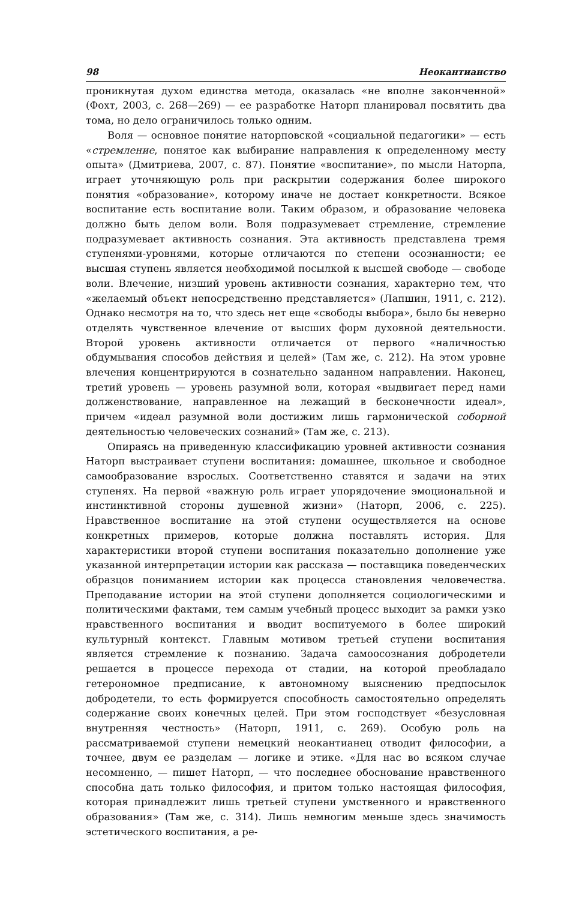98 Неокантианство
проникнутая духом единства метода, оказалась «не вполне законченной» (Фохт, 2003, с. 268—269) — ее разработке Наторп планировал посвятить два тома, но дело ограничилось только одним.
Воля — основное понятие наторповской «социальной педагогики» — есть «стремление, понятое как выбирание направления к определенному месту опыта» (Дмитриева, 2007, с. 87). Понятие «воспитание», по мысли Наторпа, играет уточняющую роль при раскрытии содержания более широкого понятия «образование», которому иначе не достает конкретности. Всякое воспитание есть воспитание воли. Таким образом, и образование человека должно быть делом воли. Воля подразумевает стремление, стремление подразумевает активность сознания. Эта активность представлена тремя ступенями-уровнями, которые отличаются по степени осознанности; ее высшая ступень является необходимой посылкой к высшей свободе — свободе воли. Влечение, низший уровень активности сознания, характерно тем, что «желаемый объект непосредственно представляется» (Лапшин, 1911, с. 212). Однако несмотря на то, что здесь нет еще «свободы выбора», было бы неверно отделять чувственное влечение от высших форм духовной деятельности. Второй уровень активности отличается от первого «наличностью обдумывания способов действия и целей» (Там же, с. 212). На этом уровне влечения концентрируются в сознательно заданном направлении. Наконец, третий уровень — уровень разумной воли, которая «выдвигает перед нами долженствование, направленное на лежащий в бесконечности идеал», причем «идеал разумной воли достижим лишь гармонической соборной деятельностью человеческих сознаний» (Там же, с. 213).
Опираясь на приведенную классификацию уровней активности сознания Наторп выстраивает ступени воспитания: домашнее, школьное и свободное самообразование взрослых. Соответственно ставятся и задачи на этих ступенях. На первой «важную роль играет упорядочение эмоциональной и инстинктивной стороны душевной жизни» (Наторп, 2006, с. 225). Нравственное воспитание на этой ступени осуществляется на основе конкретных примеров, которые должна поставлять история. Для характеристики второй ступени воспитания показательно дополнение уже указанной интерпретации истории как рассказа — поставщика поведенческих образцов пониманием истории как процесса становления человечества. Преподавание истории на этой ступени дополняется социологическими и политическими фактами, тем самым учебный процесс выходит за рамки узко нравственного воспитания и вводит воспитуемого в более широкий культурный контекст. Главным мотивом третьей ступени воспитания является стремление к познанию. Задача самоосознания добродетели решается в процессе перехода от стадии, на которой преобладало гетерономное предписание, к автономному выяснению предпосылок добродетели, то есть формируется способность самостоятельно определять содержание своих конечных целей. При этом господствует «безусловная внутренняя честность» (Наторп, 1911, с. 269). Особую роль на рассматриваемой ступени немецкий неокантианец отводит философии, а точнее, двум ее разделам — логике и этике. «Для нас во всяком случае несомненно, — пишет Наторп, — что последнее обоснование нравственного способна дать только философия, и притом только настоящая философия, которая принадлежит лишь третьей ступени умственного и нравственного образования» (Там же, с. 314). Лишь немногим меньше здесь значимость эстетического воспитания, а ре-